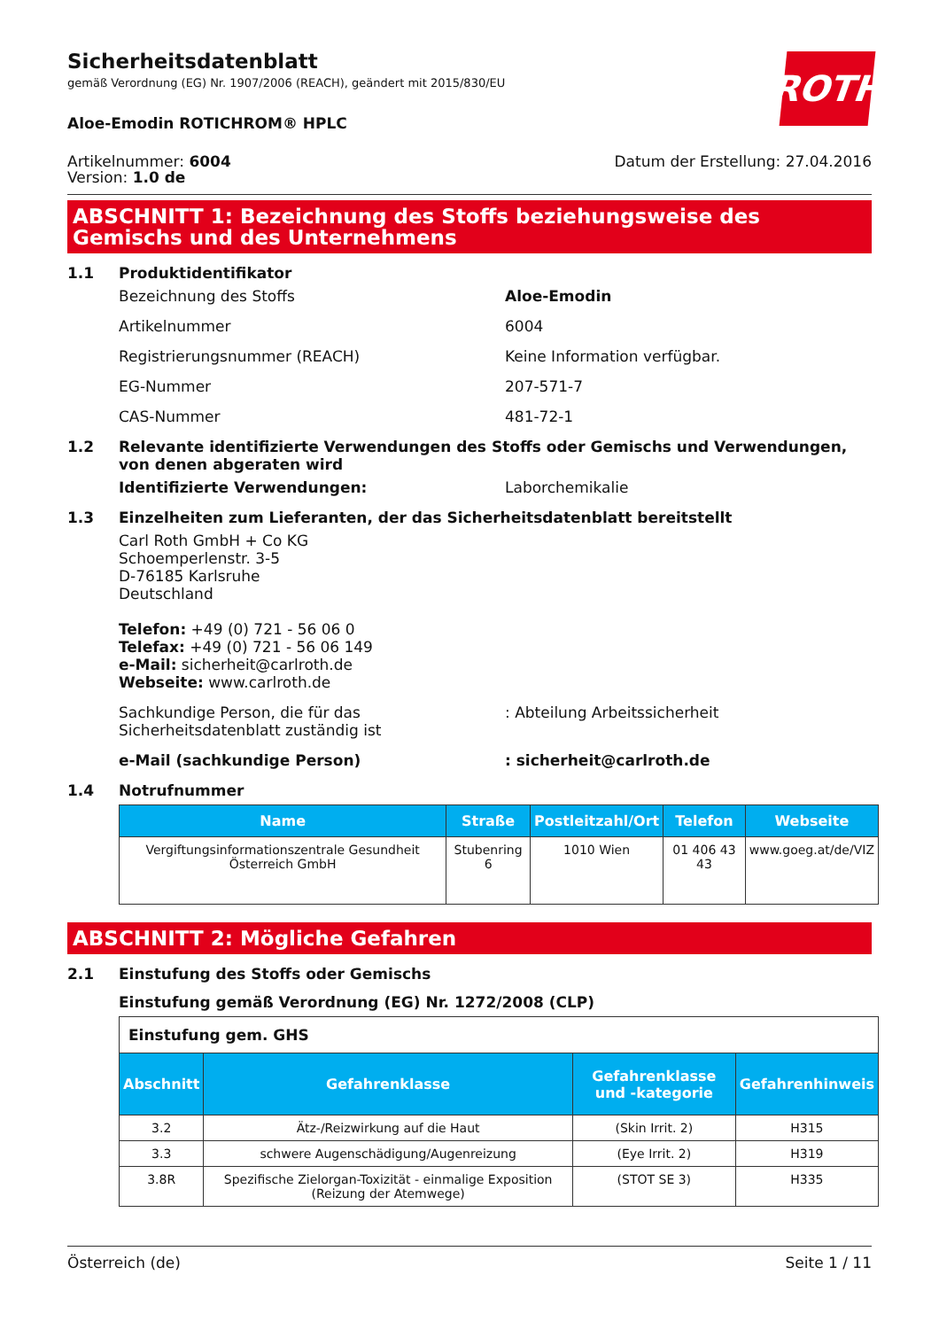ROTH
Sicherheitsdatenblatt
gemäß Verordnung (EG) Nr. 1907/2006 (REACH), geändert mit 2015/830/EU
Aloe-Emodin ROTICHROM® HPLC
Artikelnummer: 6004
Version: 1.0 de
Datum der Erstellung: 27.04.2016
ABSCHNITT 1: Bezeichnung des Stoffs beziehungsweise des Gemischs und des Unternehmens
1.1 Produktidentifikator
Bezeichnung des Stoffs Aloe-Emodin
Artikelnummer 6004
Registrierungsnummer (REACH) Keine Information verfügbar.
EG-Nummer 207-571-7
CAS-Nummer 481-72-1
1.2 Relevante identifizierte Verwendungen des Stoffs oder Gemischs und Verwendungen, von denen abgeraten wird
Identifizierte Verwendungen: Laborchemikalie
1.3 Einzelheiten zum Lieferanten, der das Sicherheitsdatenblatt bereitstellt
Carl Roth GmbH + Co KG
Schoemperlenstr. 3-5
D-76185 Karlsruhe
Deutschland
Telefon: +49 (0) 721 - 56 06 0
Telefax: +49 (0) 721 - 56 06 149
e-Mail: sicherheit@carlroth.de
Webseite: www.carlroth.de
Sachkundige Person, die für das Sicherheitsdatenblatt zuständig ist: Abteilung Arbeitssicherheit
e-Mail (sachkundige Person): sicherheit@carlroth.de
1.4 Notrufnummer
| Name | Straße | Postleitzahl/Ort | Telefon | Webseite |
| --- | --- | --- | --- | --- |
| Vergiftungsinformationszentrale Gesundheit Österreich GmbH | Stubenring 6 | 1010 Wien | 01 406 43 43 | www.goeg.at/de/VIZ |
ABSCHNITT 2: Mögliche Gefahren
2.1 Einstufung des Stoffs oder Gemischs
Einstufung gemäß Verordnung (EG) Nr. 1272/2008 (CLP)
| Einstufung gem. GHS | | | |
| Abschnitt | Gefahrenklasse | Gefahrenklasse und -kategorie | Gefahrenhinweis |
| 3.2 | Ätz-/Reizwirkung auf die Haut | (Skin Irrit. 2) | H315 |
| 3.3 | schwere Augenschädigung/Augenreizung | (Eye Irrit. 2) | H319 |
| 3.8R | Spezifische Zielorgan-Toxizität - einmalige Exposition (Reizung der Atemwege) | (STOT SE 3) | H335 |
Österreich (de) Seite 1 / 11